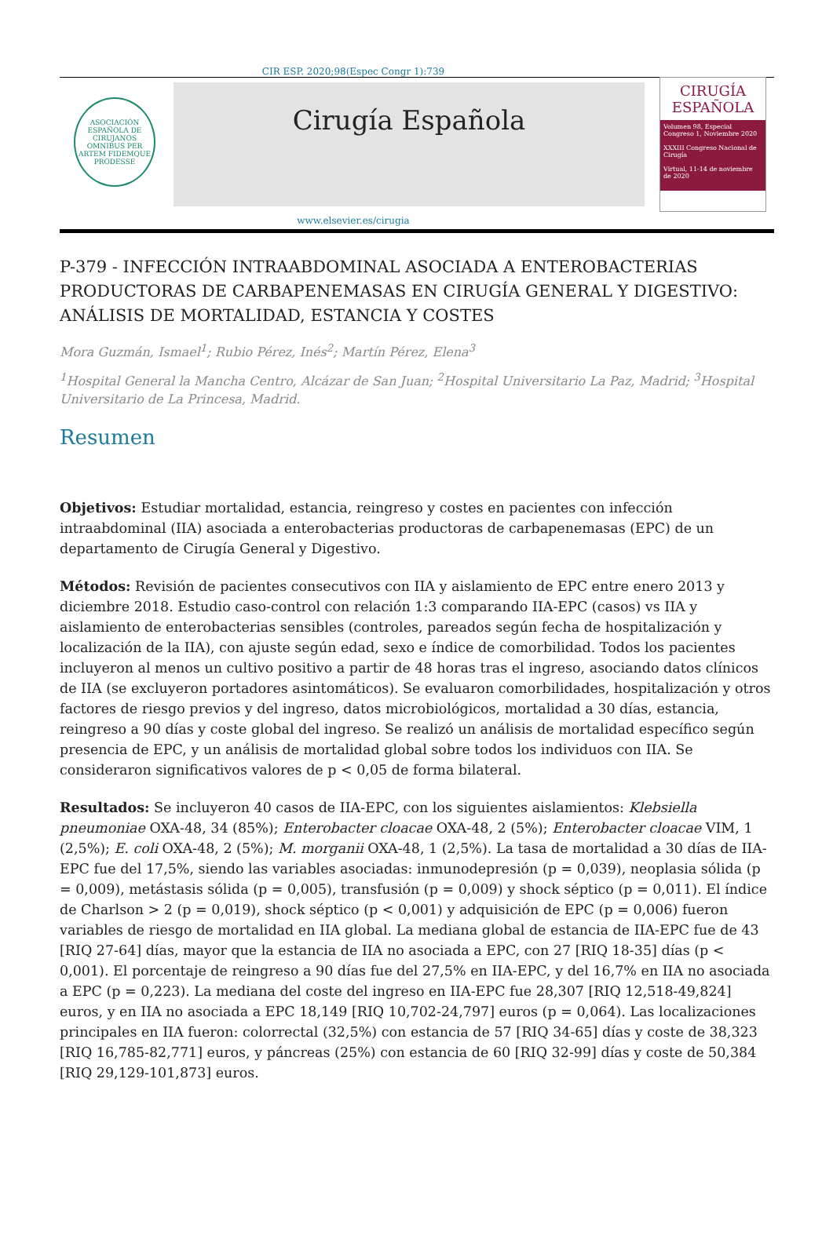CIR ESP. 2020;98(Espec Congr 1):739
ASOCIACIÓN ESPAÑOLA DE CIRUJANOS
OMNIBUS PER ARTEM FIDEMQUE PRODESSE
Cirugía Española
CIRUGÍA
ESPAÑOLA
Volumen 98, Especial Congreso 1, Noviembre 2020
XXXIII Congreso Nacional de Cirugía
Virtual, 11-14 de noviembre de 2020
www.elsevier.es/cirugia
P-379 - INFECCIÓN INTRAABDOMINAL ASOCIADA A ENTEROBACTERIAS PRODUCTORAS DE CARBAPENEMASAS EN CIRUGÍA GENERAL Y DIGESTIVO: ANÁLISIS DE MORTALIDAD, ESTANCIA Y COSTES
Mora Guzmán, Ismael<sup>1</sup>; Rubio Pérez, Inés<sup>2</sup>; Martín Pérez, Elena<sup>3</sup>
<sup>1</sup> Hospital General la Mancha Centro, Alcázar de San Juan; <sup>2</sup>Hospital Universitario La Paz, Madrid; <sup>3</sup>Hospital Universitario de La Princesa, Madrid.
Resumen
Objetivos: Estudiar mortalidad, estancia, reingreso y costes en pacientes con infección intraabdominal (IIA) asociada a enterobacterias productoras de carbapenemasas (EPC) de un departamento de Cirugía General y Digestivo.
Métodos: Revisión de pacientes consecutivos con IIA y aislamiento de EPC entre enero 2013 y diciembre 2018. Estudio caso-control con relación 1:3 comparando IIA-EPC (casos) vs IIA y aislamiento de enterobacterias sensibles (controles, pareados según fecha de hospitalización y localización de la IIA), con ajuste según edad, sexo e índice de comorbilidad. Todos los pacientes incluyeron al menos un cultivo positivo a partir de 48 horas tras el ingreso, asociando datos clínicos de IIA (se excluyeron portadores asintomáticos). Se evaluaron comorbilidades, hospitalización y otros factores de riesgo previos y del ingreso, datos microbiológicos, mortalidad a 30 días, estancia, reingreso a 90 días y coste global del ingreso. Se realizó un análisis de mortalidad específico según presencia de EPC, y un análisis de mortalidad global sobre todos los individuos con IIA. Se consideraron significativos valores de p < 0,05 de forma bilateral.
Resultados: Se incluyeron 40 casos de IIA-EPC, con los siguientes aislamientos: Klebsiella pneumoniae OXA-48, 34 (85%); Enterobacter cloacae OXA-48, 2 (5%); Enterobacter cloacae VIM, 1 (2,5%); E. coli OXA-48, 2 (5%); M. morganii OXA-48, 1 (2,5%). La tasa de mortalidad a 30 días de IIA-EPC fue del 17,5%, siendo las variables asociadas: inmunodepresión (p = 0,039), neoplasia sólida (p = 0,009), metástasis sólida (p = 0,005), transfusión (p = 0,009) y shock séptico (p = 0,011). El índice de Charlson > 2 (p = 0,019), shock séptico (p < 0,001) y adquisición de EPC (p = 0,006) fueron variables de riesgo de mortalidad en IIA global. La mediana global de estancia de IIA-EPC fue de 43 [RIQ 27-64] días, mayor que la estancia de IIA no asociada a EPC, con 27 [RIQ 18-35] días (p < 0,001). El porcentaje de reingreso a 90 días fue del 27,5% en IIA-EPC, y del 16,7% en IIA no asociada a EPC (p = 0,223). La mediana del coste del ingreso en IIA-EPC fue 28,307 [RIQ 12,518-49,824] euros, y en IIA no asociada a EPC 18,149 [RIQ 10,702-24,797] euros (p = 0,064). Las localizaciones principales en IIA fueron: colorrectal (32,5%) con estancia de 57 [RIQ 34-65] días y coste de 38,323 [RIQ 16,785-82,771] euros, y páncreas (25%) con estancia de 60 [RIQ 32-99] días y coste de 50,384 [RIQ 29,129-101,873] euros.